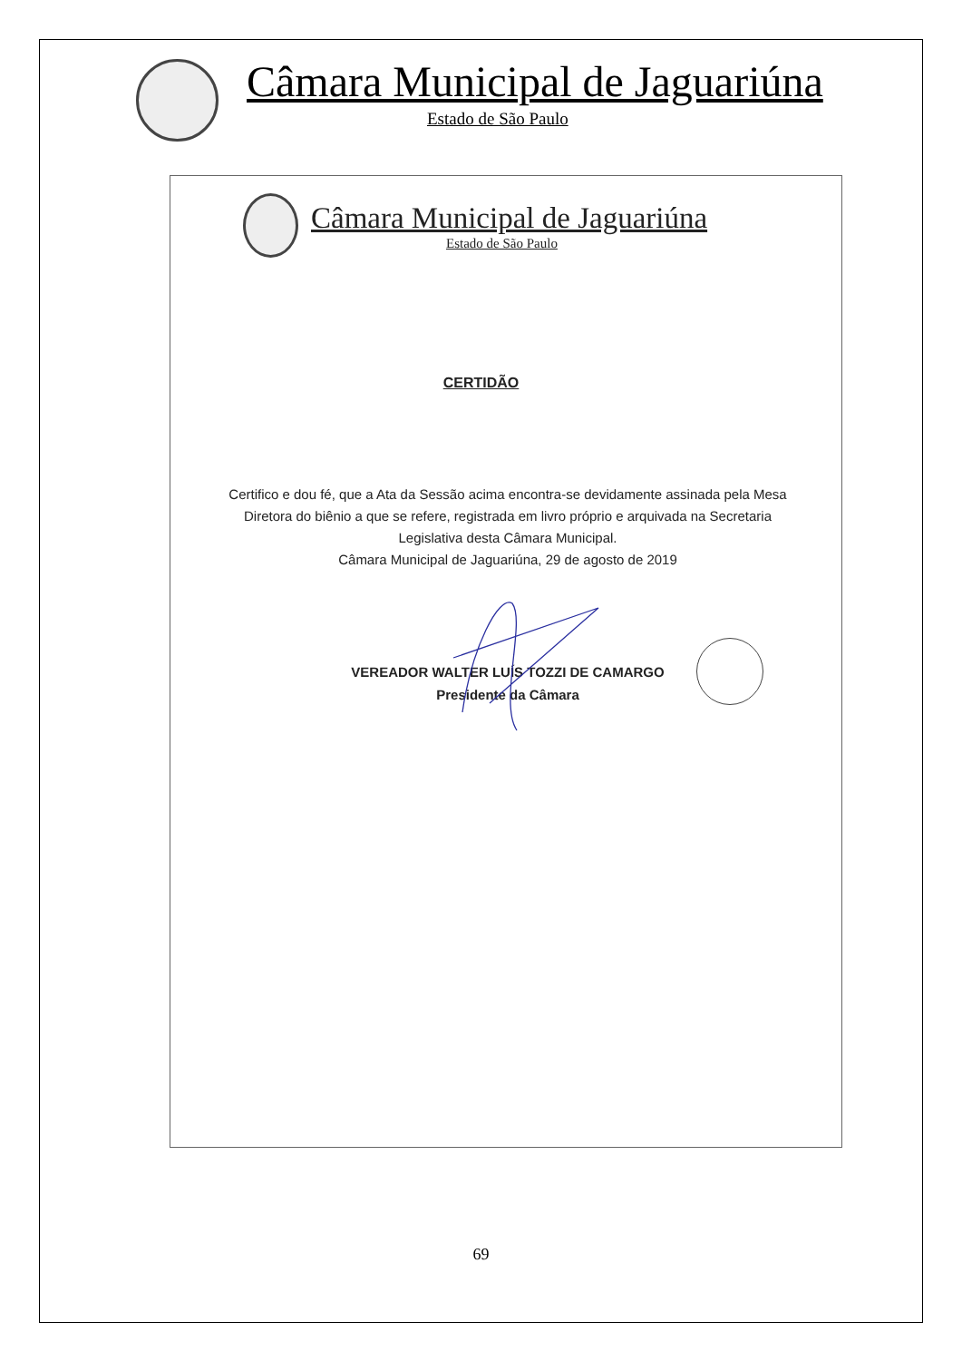Câmara Municipal de Jaguariúna
Estado de São Paulo
Câmara Municipal de Jaguariúna
Estado de São Paulo
CERTIDÃO
Certifico e dou fé, que a Ata da Sessão acima encontra-se devidamente assinada pela Mesa Diretora do biênio a que se refere, registrada em livro próprio e arquivada na Secretaria Legislativa desta Câmara Municipal.
Câmara Municipal de Jaguariúna, 29 de agosto de 2019
VEREADOR WALTER LUÍS TOZZI DE CAMARGO
Presidente da Câmara
69